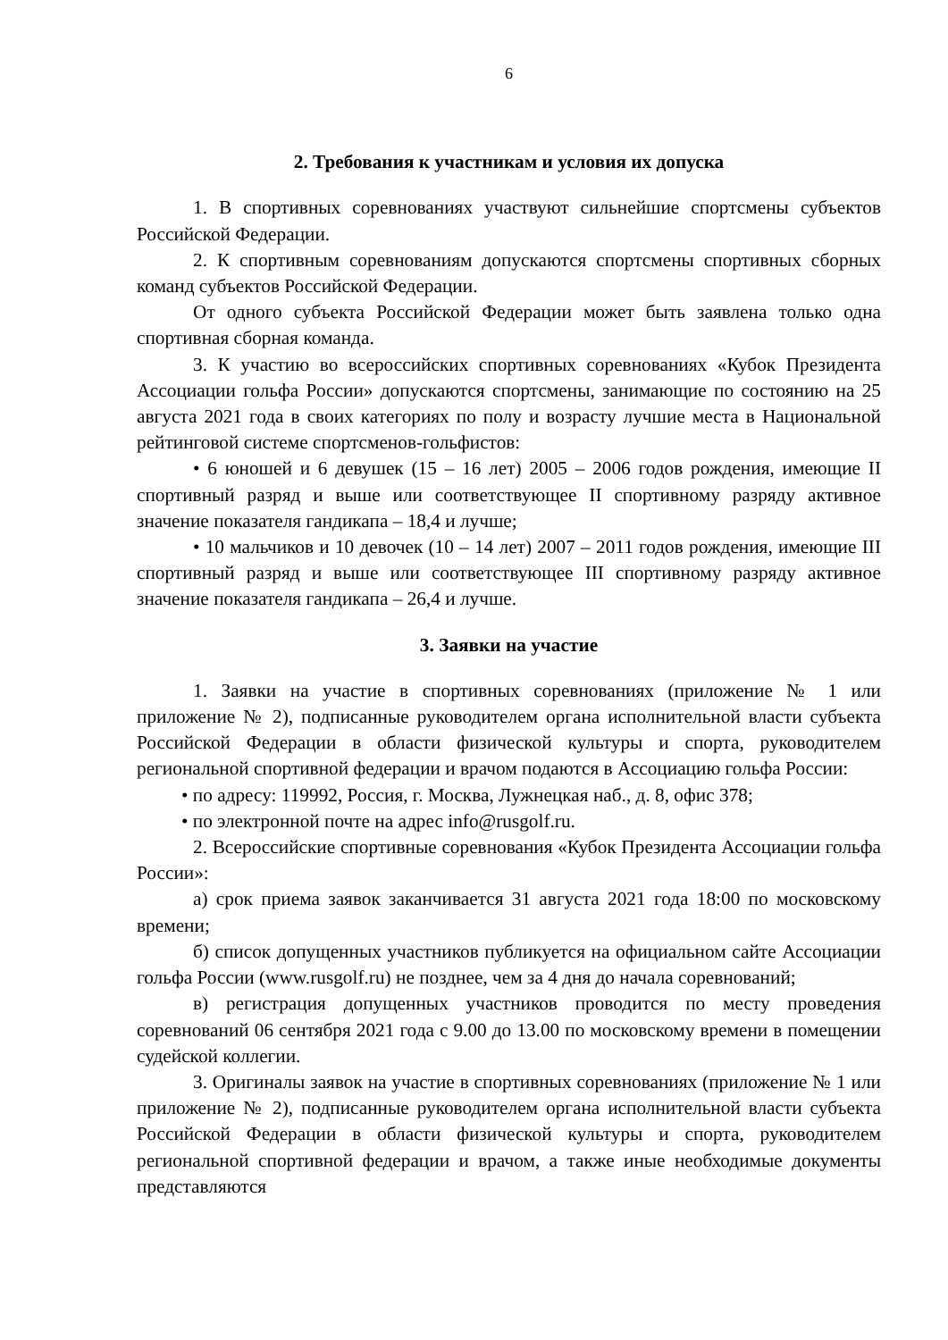6
2. Требования к участникам и условия их допуска
1. В спортивных соревнованиях участвуют сильнейшие спортсмены субъектов Российской Федерации.
2. К спортивным соревнованиям допускаются спортсмены спортивных сборных команд субъектов Российской Федерации.
От одного субъекта Российской Федерации может быть заявлена только одна спортивная сборная команда.
3. К участию во всероссийских спортивных соревнованиях «Кубок Президента Ассоциации гольфа России» допускаются спортсмены, занимающие по состоянию на 25 августа 2021 года в своих категориях по полу и возрасту лучшие места в Национальной рейтинговой системе спортсменов-гольфистов:
• 6 юношей и 6 девушек (15 – 16 лет) 2005 – 2006 годов рождения, имеющие II спортивный разряд и выше или соответствующее II спортивному разряду активное значение показателя гандикапа – 18,4 и лучше;
• 10 мальчиков и 10 девочек (10 – 14 лет) 2007 – 2011 годов рождения, имеющие III спортивный разряд и выше или соответствующее III спортивному разряду активное значение показателя гандикапа – 26,4 и лучше.
3. Заявки на участие
1. Заявки на участие в спортивных соревнованиях (приложение № 1 или приложение № 2), подписанные руководителем органа исполнительной власти субъекта Российской Федерации в области физической культуры и спорта, руководителем региональной спортивной федерации и врачом подаются в Ассоциацию гольфа России:
• по адресу: 119992, Россия, г. Москва, Лужнецкая наб., д. 8, офис 378;
• по электронной почте на адрес info@rusgolf.ru.
2. Всероссийские спортивные соревнования «Кубок Президента Ассоциации гольфа России»:
а) срок приема заявок заканчивается 31 августа 2021 года 18:00 по московскому времени;
б) список допущенных участников публикуется на официальном сайте Ассоциации гольфа России (www.rusgolf.ru) не позднее, чем за 4 дня до начала соревнований;
в) регистрация допущенных участников проводится по месту проведения соревнований 06 сентября 2021 года с 9.00 до 13.00 по московскому времени в помещении судейской коллегии.
3. Оригиналы заявок на участие в спортивных соревнованиях (приложение № 1 или приложение № 2), подписанные руководителем органа исполнительной власти субъекта Российской Федерации в области физической культуры и спорта, руководителем региональной спортивной федерации и врачом, а также иные необходимые документы представляются